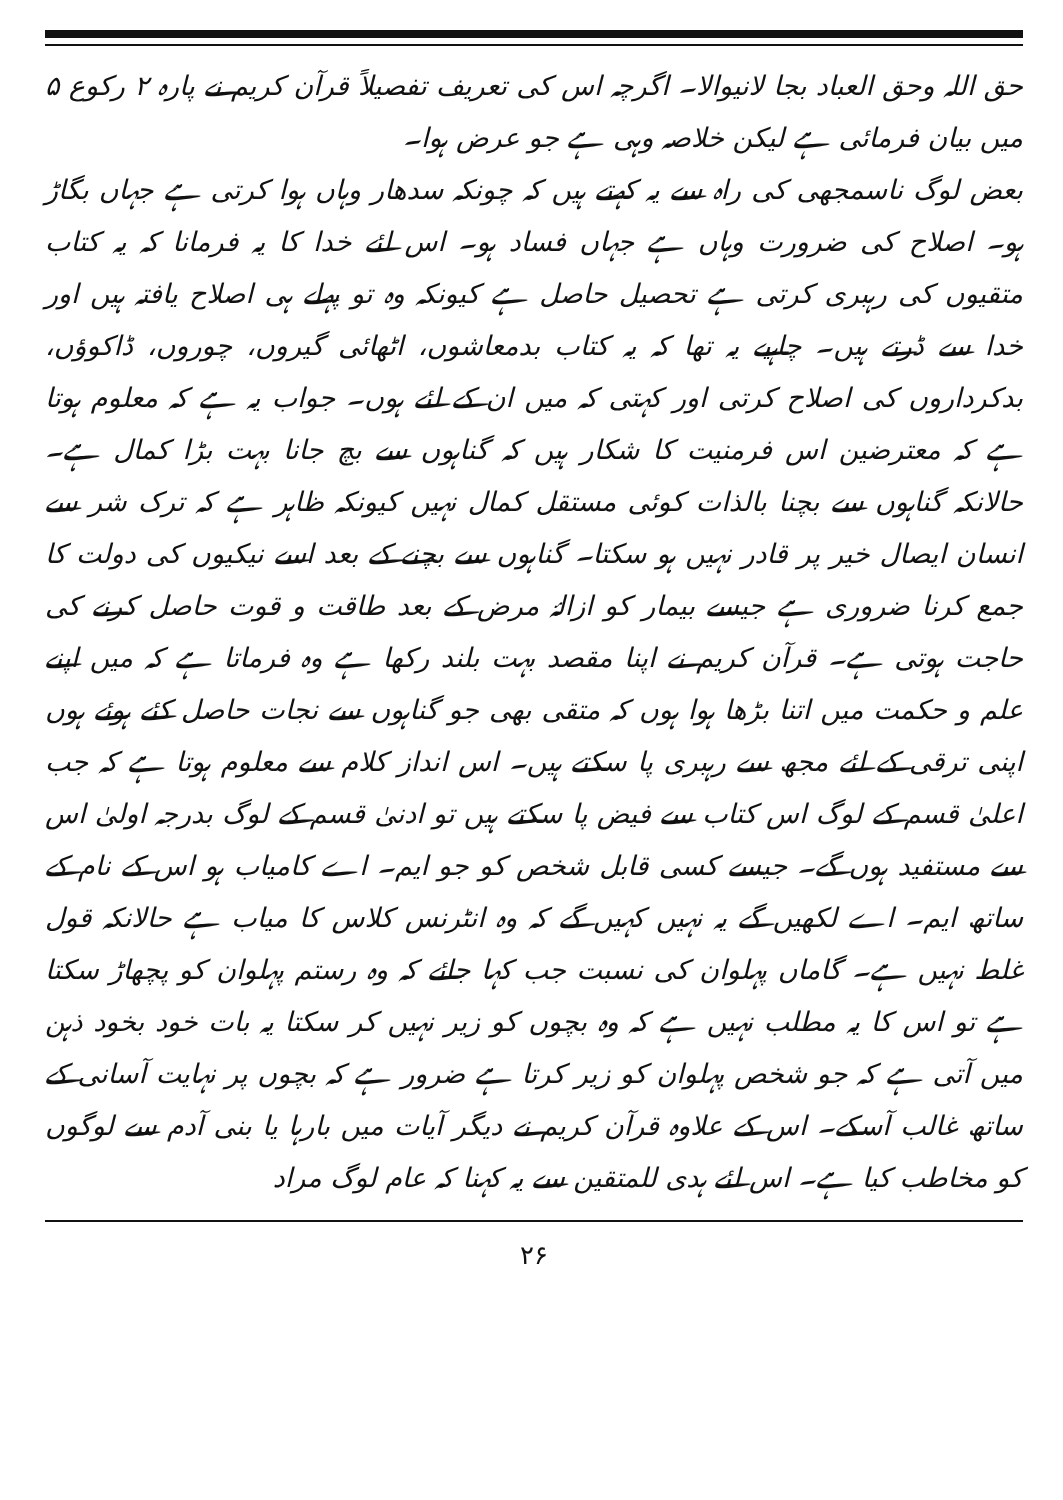حق اللہ وحق العباد بجا لانیوالا۔ اگرچہ اس کی تعریف تفصیلاً قرآن کریم نے پارہ ۲ رکوع ۵ میں بیان فرمائی ہے لیکن خلاصہ وہی ہے جو عرض ہوا۔
بعض لوگ ناسمجھی کی راہ سے یہ کہتے ہیں کہ چونکہ سدھار وہاں ہوا کرتی ہے جہاں بگاڑ ہو۔ اصلاح کی ضرورت وہاں ہے جہاں فساد ہو۔ اس لئے خدا کا یہ فرمانا کہ یہ کتاب متقیوں کی رہبری کرتی ہے تحصیل حاصل ہے کیونکہ وہ تو پہلے ہی اصلاح یافتہ ہیں اور خدا سے ڈرتے ہیں۔ چاہیے یہ تھا کہ یہ کتاب بدمعاشوں، اٹھائی گیروں، چوروں، ڈاکوؤں، بدکرداروں کی اصلاح کرتی اور کہتی کہ میں ان کے لئے ہوں۔ جواب یہ ہے کہ معلوم ہوتا ہے کہ معترضین اس فرمنیت کا شکار ہیں کہ گناہوں سے بچ جانا بہت بڑا کمال ہے۔ حالانکہ گناہوں سے بچنا بالذات کوئی مستقل کمال نہیں کیونکہ ظاہر ہے کہ ترک شر سے انسان ایصال خیر پر قادر نہیں ہو سکتا۔ گناہوں سے بچنے کے بعد اسے نیکیوں کی دولت کا جمع کرنا ضروری ہے جیسے بیمار کو ازالۂ مرض کے بعد طاقت و قوت حاصل کرنے کی حاجت ہوتی ہے۔ قرآن کریم نے اپنا مقصد بہت بلند رکھا ہے وہ فرماتا ہے کہ میں اپنے علم و حکمت میں اتنا بڑھا ہوا ہوں کہ متقی بھی جو گناہوں سے نجات حاصل کئے ہوئے ہوں اپنی ترقی کے لئے مجھ سے رہبری پا سکتے ہیں۔ اس انداز کلام سے معلوم ہوتا ہے کہ جب اعلیٰ قسم کے لوگ اس کتاب سے فیض پا سکتے ہیں تو ادنیٰ قسم کے لوگ بدرجہ اولیٰ اس سے مستفید ہوں گے۔ جیسے کسی قابل شخص کو جو ایم۔ اے کامیاب ہو اس کے نام کے ساتھ ایم۔ اے لکھیں گے یہ نہیں کہیں گے کہ وہ انٹرنس کلاس کا میاب ہے حالانکہ قول غلط نہیں ہے۔ گاماں پہلوان کی نسبت جب کہا جائے کہ وہ رستم پہلوان کو پچھاڑ سکتا ہے تو اس کا یہ مطلب نہیں ہے کہ وہ بچوں کو زیر نہیں کر سکتا یہ بات خود بخود ذہن میں آتی ہے کہ جو شخص پہلوان کو زیر کرتا ہے ضرور ہے کہ بچوں پر نہایت آسانی کے ساتھ غالب آسکے۔ اس کے علاوہ قرآن کریم نے دیگر آیات میں بارہا یا بنی آدم سے لوگوں کو مخاطب کیا ہے۔ اس لئے ہدی للمتقین سے یہ کہنا کہ عام لوگ مراد
۲۶